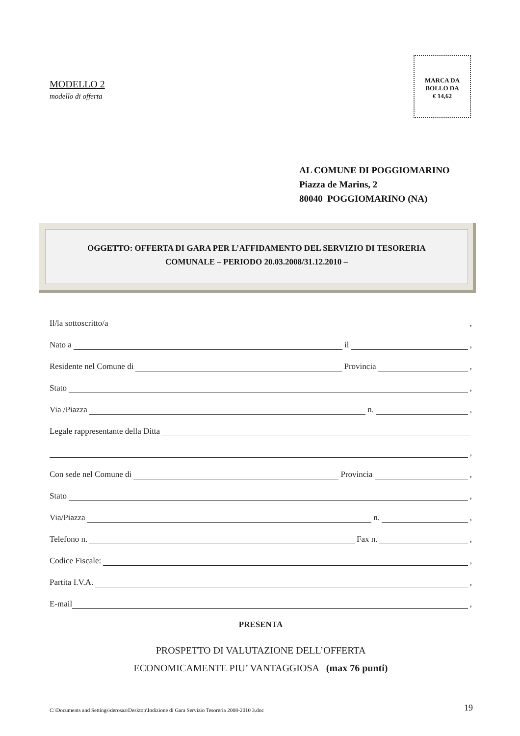MODELLO 2
modello di offerta
MARCA DA
BOLLO DA
€ 14,62
AL COMUNE DI POGGIOMARINO
Piazza de Marins, 2
80040 POGGIOMARINO (NA)
OGGETTO: OFFERTA DI GARA PER L’AFFIDAMENTO DEL SERVIZIO DI TESORERIA
COMUNALE – PERIODO 20.03.2008/31.12.2010 –
Il/la sottoscritto/a ,
Nato a il ,
Residente nel Comune di Provincia ,
Stato ,
Via /Piazza n. ,
Legale rappresentante della Ditta
,
Con sede nel Comune di Provincia ,
Stato ,
Via/Piazza n. ,
Telefono n. Fax n. ,
Codice Fiscale: ,
Partita I.V.A. ,
E-mail ,
PRESENTA
PROSPETTO DI VALUTAZIONE DELL’OFFERTA
ECONOMICAMENTE PIU’ VANTAGGIOSA (max 76 punti)
C:\Documents and Settings\derosaa\Desktop\Indizione di Gara Servizio Tesoreria 2008-2010 3.doc 19